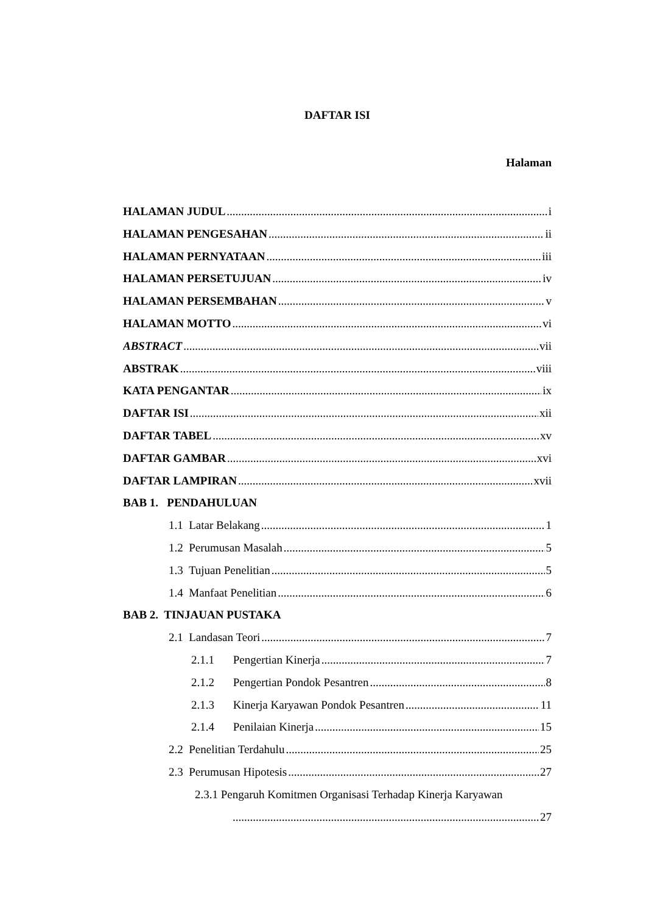DAFTAR ISI
Halaman
HALAMAN JUDUL i
HALAMAN PENGESAHAN ii
HALAMAN PERNYATAAN iii
HALAMAN PERSETUJUAN iv
HALAMAN PERSEMBAHAN v
HALAMAN MOTTO vi
ABSTRACT vii
ABSTRAK viii
KATA PENGANTAR ix
DAFTAR ISI xii
DAFTAR TABEL xv
DAFTAR GAMBAR xvi
DAFTAR LAMPIRAN xvii
BAB 1. PENDAHULUAN
1.1 Latar Belakang 1
1.2 Perumusan Masalah 5
1.3 Tujuan Penelitian 5
1.4 Manfaat Penelitian 6
BAB 2. TINJAUAN PUSTAKA
2.1 Landasan Teori 7
2.1.1 Pengertian Kinerja 7
2.1.2 Pengertian Pondok Pesantren 8
2.1.3 Kinerja Karyawan Pondok Pesantren 11
2.1.4 Penilaian Kinerja 15
2.2 Penelitian Terdahulu 25
2.3 Perumusan Hipotesis 27
2.3.1 Pengaruh Komitmen Organisasi Terhadap Kinerja Karyawan
27